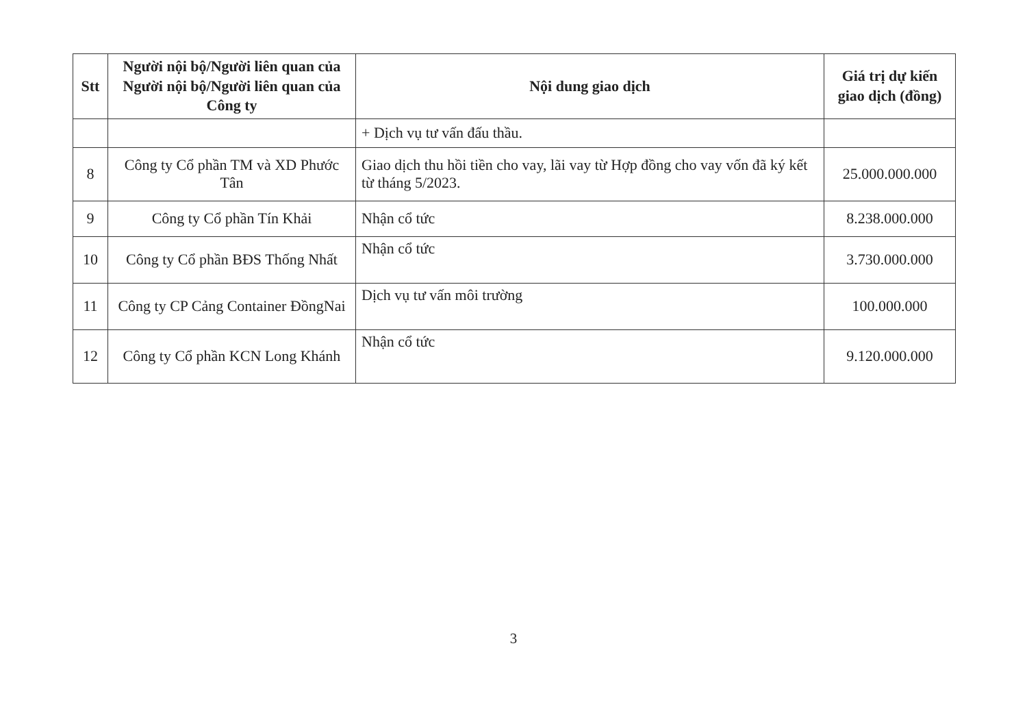| Stt | Người nội bộ/Người liên quan của Người nội bộ/Người liên quan của Công ty | Nội dung giao dịch | Giá trị dự kiến giao dịch (đồng) |
| --- | --- | --- | --- |
| | | + Dịch vụ tư vấn đấu thầu. | |
| 8 | Công ty Cổ phần TM và XD Phước Tân | Giao dịch thu hồi tiền cho vay, lãi vay từ Hợp đồng cho vay vốn đã ký kết từ tháng 5/2023. | 25.000.000.000 |
| 9 | Công ty Cổ phần Tín Khải | Nhận cổ tức | 8.238.000.000 |
| 10 | Công ty Cổ phần BĐS Thống Nhất | Nhận cổ tức | 3.730.000.000 |
| 11 | Công ty CP Cảng Container ĐồngNai | Dịch vụ tư vấn môi trường | 100.000.000 |
| 12 | Công ty Cổ phần KCN Long Khánh | Nhận cổ tức | 9.120.000.000 |
3